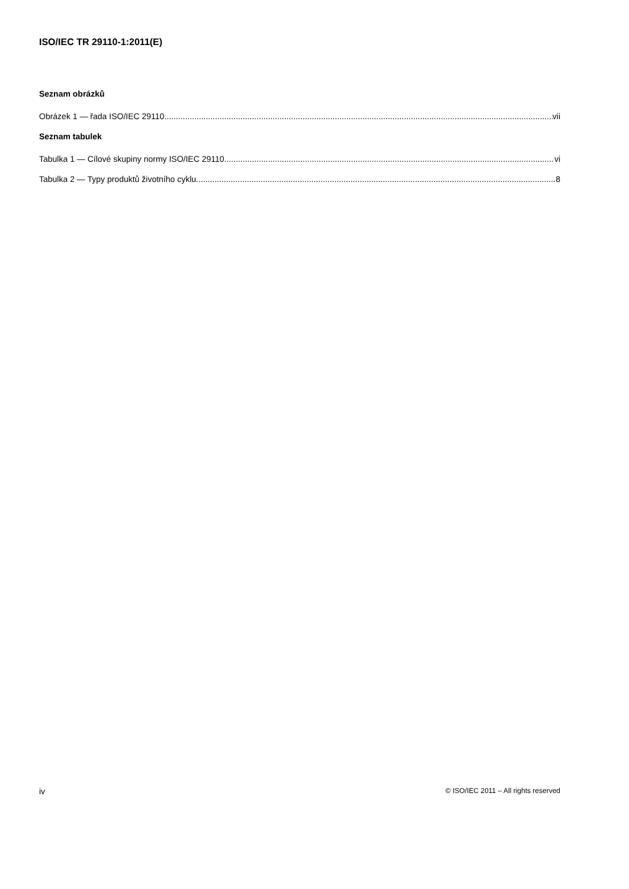ISO/IEC TR 29110-1:2011(E)
Seznam obrázků
Obrázek 1 — řada ISO/IEC 29110 vii
Seznam tabulek
Tabulka 1 — Cílové skupiny normy ISO/IEC 29110 vi
Tabulka 2 — Typy produktů životního cyklu 8
iv © ISO/IEC 2011 – All rights reserved